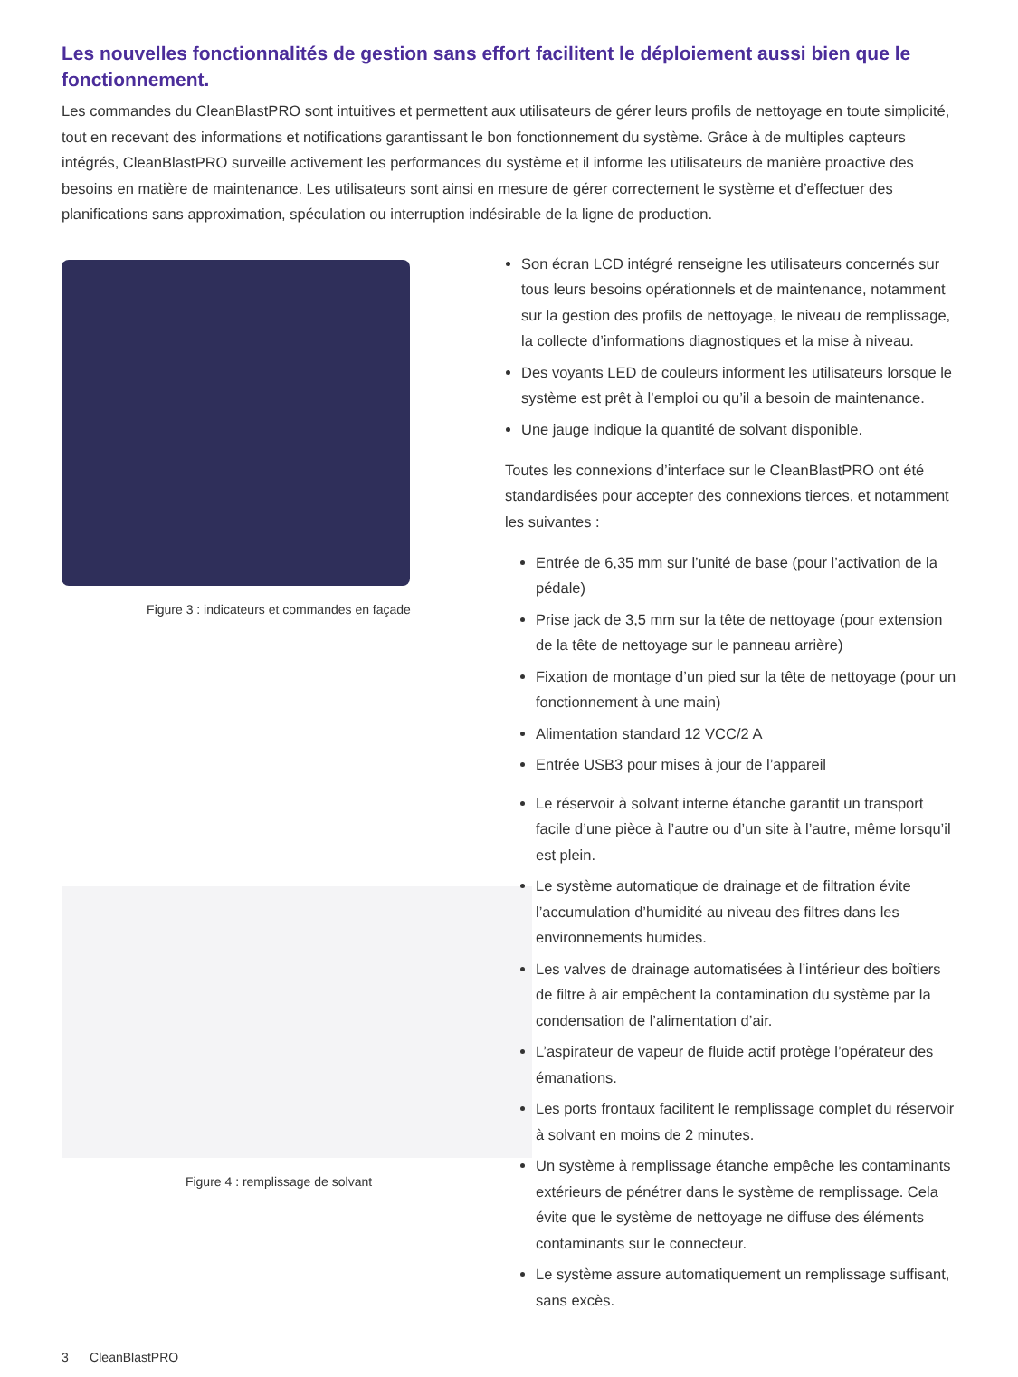Les nouvelles fonctionnalités de gestion sans effort facilitent le déploiement aussi bien que le fonctionnement.
Les commandes du CleanBlastPRO sont intuitives et permettent aux utilisateurs de gérer leurs profils de nettoyage en toute simplicité, tout en recevant des informations et notifications garantissant le bon fonctionnement du système. Grâce à de multiples capteurs intégrés, CleanBlastPRO surveille activement les performances du système et il informe les utilisateurs de manière proactive des besoins en matière de maintenance. Les utilisateurs sont ainsi en mesure de gérer correctement le système et d’effectuer des planifications sans approximation, spéculation ou interruption indésirable de la ligne de production.
Figure 3 : indicateurs et commandes en façade
Figure 4 : remplissage de solvant
3 CleanBlastPRO
Son écran LCD intégré renseigne les utilisateurs concernés sur tous leurs besoins opérationnels et de maintenance, notamment sur la gestion des profils de nettoyage, le niveau de remplissage, la collecte d’informations diagnostiques et la mise à niveau.
Des voyants LED de couleurs informent les utilisateurs lorsque le système est prêt à l’emploi ou qu’il a besoin de maintenance.
Une jauge indique la quantité de solvant disponible.
Toutes les connexions d’interface sur le CleanBlastPRO ont été standardisées pour accepter des connexions tierces, et notamment les suivantes :
Entrée de 6,35 mm sur l’unité de base (pour l’activation de la pédale)
Prise jack de 3,5 mm sur la tête de nettoyage (pour extension de la tête de nettoyage sur le panneau arrière)
Fixation de montage d’un pied sur la tête de nettoyage (pour un fonctionnement à une main)
Alimentation standard 12 VCC/2 A
Entrée USB3 pour mises à jour de l’appareil
Le réservoir à solvant interne étanche garantit un transport facile d’une pièce à l’autre ou d’un site à l’autre, même lorsqu’il est plein.
Le système automatique de drainage et de filtration évite l’accumulation d’humidité au niveau des filtres dans les environnements humides.
Les valves de drainage automatisées à l’intérieur des boîtiers de filtre à air empêchent la contamination du système par la condensation de l’alimentation d’air.
L’aspirateur de vapeur de fluide actif protège l’opérateur des émanations.
Les ports frontaux facilitent le remplissage complet du réservoir à solvant en moins de 2 minutes.
Un système à remplissage étanche empêche les contaminants extérieurs de pénétrer dans le système de remplissage. Cela évite que le système de nettoyage ne diffuse des éléments contaminants sur le connecteur.
Le système assure automatiquement un remplissage suffisant, sans excès.